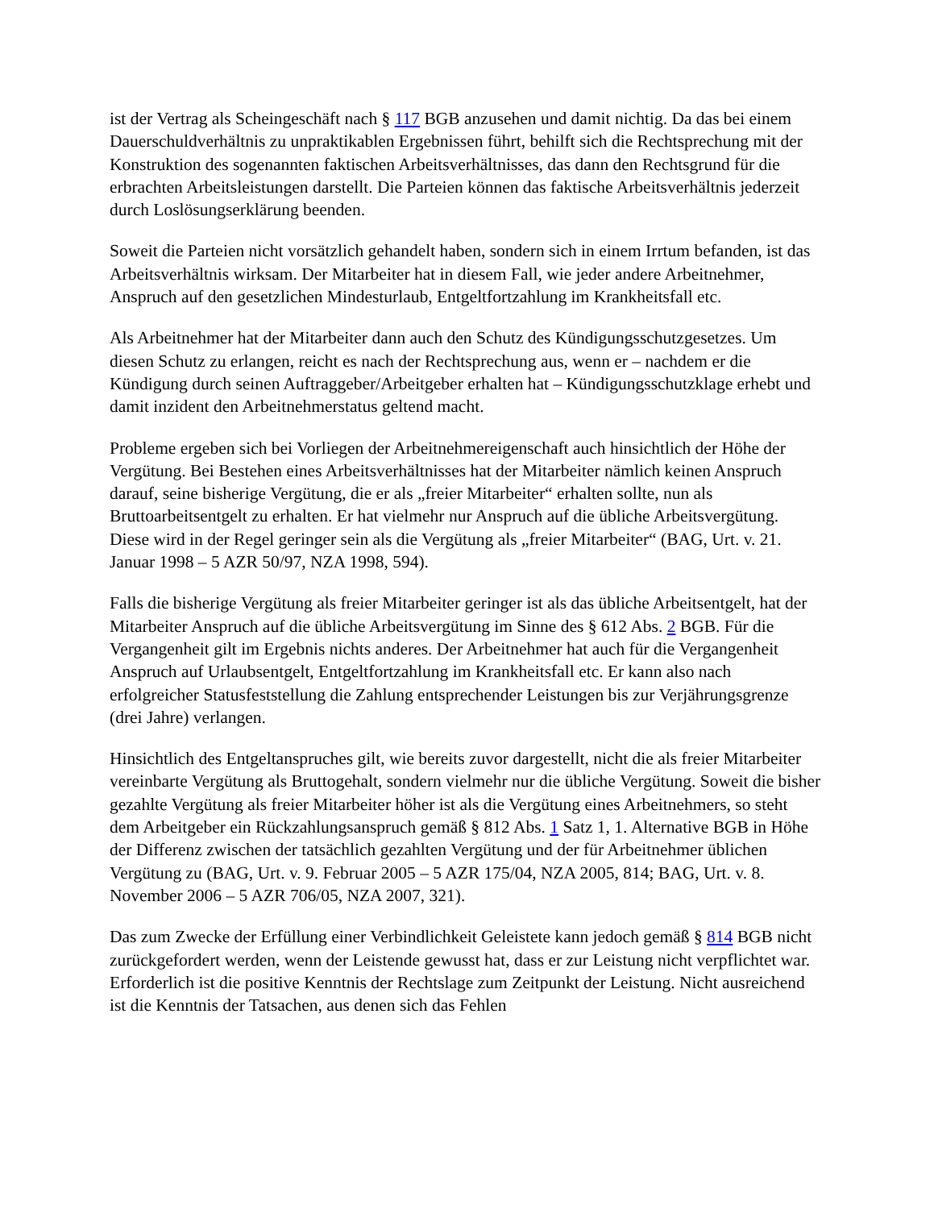ist der Vertrag als Scheingeschäft nach § 117 BGB anzusehen und damit nichtig. Da das bei einem Dauerschuldverhältnis zu unpraktikablen Ergebnissen führt, behilft sich die Rechtsprechung mit der Konstruktion des sogenannten faktischen Arbeitsverhältnisses, das dann den Rechtsgrund für die erbrachten Arbeitsleistungen darstellt. Die Parteien können das faktische Arbeitsverhältnis jederzeit durch Loslösungserklärung beenden.
Soweit die Parteien nicht vorsätzlich gehandelt haben, sondern sich in einem Irrtum befanden, ist das Arbeitsverhältnis wirksam. Der Mitarbeiter hat in diesem Fall, wie jeder andere Arbeitnehmer, Anspruch auf den gesetzlichen Mindesturlaub, Entgeltfortzahlung im Krankheitsfall etc.
Als Arbeitnehmer hat der Mitarbeiter dann auch den Schutz des Kündigungsschutzgesetzes. Um diesen Schutz zu erlangen, reicht es nach der Rechtsprechung aus, wenn er – nachdem er die Kündigung durch seinen Auftraggeber/Arbeitgeber erhalten hat – Kündigungsschutzklage erhebt und damit inzident den Arbeitnehmerstatus geltend macht.
Probleme ergeben sich bei Vorliegen der Arbeitnehmereigenschaft auch hinsichtlich der Höhe der Vergütung. Bei Bestehen eines Arbeitsverhältnisses hat der Mitarbeiter nämlich keinen Anspruch darauf, seine bisherige Vergütung, die er als „freier Mitarbeiter“ erhalten sollte, nun als Bruttoarbeitsentgelt zu erhalten. Er hat vielmehr nur Anspruch auf die übliche Arbeitsvergütung. Diese wird in der Regel geringer sein als die Vergütung als „freier Mitarbeiter“ (BAG, Urt. v. 21. Januar 1998 – 5 AZR 50/97, NZA 1998, 594).
Falls die bisherige Vergütung als freier Mitarbeiter geringer ist als das übliche Arbeitsentgelt, hat der Mitarbeiter Anspruch auf die übliche Arbeitsvergütung im Sinne des § 612 Abs. 2 BGB. Für die Vergangenheit gilt im Ergebnis nichts anderes. Der Arbeitnehmer hat auch für die Vergangenheit Anspruch auf Urlaubsentgelt, Entgeltfortzahlung im Krankheitsfall etc. Er kann also nach erfolgreicher Statusfeststellung die Zahlung entsprechender Leistungen bis zur Verjährungsgrenze (drei Jahre) verlangen.
Hinsichtlich des Entgeltanspruches gilt, wie bereits zuvor dargestellt, nicht die als freier Mitarbeiter vereinbarte Vergütung als Bruttogehalt, sondern vielmehr nur die übliche Vergütung. Soweit die bisher gezahlte Vergütung als freier Mitarbeiter höher ist als die Vergütung eines Arbeitnehmers, so steht dem Arbeitgeber ein Rückzahlungsanspruch gemäß § 812 Abs. 1 Satz 1, 1. Alternative BGB in Höhe der Differenz zwischen der tatsächlich gezahlten Vergütung und der für Arbeitnehmer üblichen Vergütung zu (BAG, Urt. v. 9. Februar 2005 – 5 AZR 175/04, NZA 2005, 814; BAG, Urt. v. 8. November 2006 – 5 AZR 706/05, NZA 2007, 321).
Das zum Zwecke der Erfüllung einer Verbindlichkeit Geleistete kann jedoch gemäß § 814 BGB nicht zurückgefordert werden, wenn der Leistende gewusst hat, dass er zur Leistung nicht verpflichtet war. Erforderlich ist die positive Kenntnis der Rechtslage zum Zeitpunkt der Leistung. Nicht ausreichend ist die Kenntnis der Tatsachen, aus denen sich das Fehlen